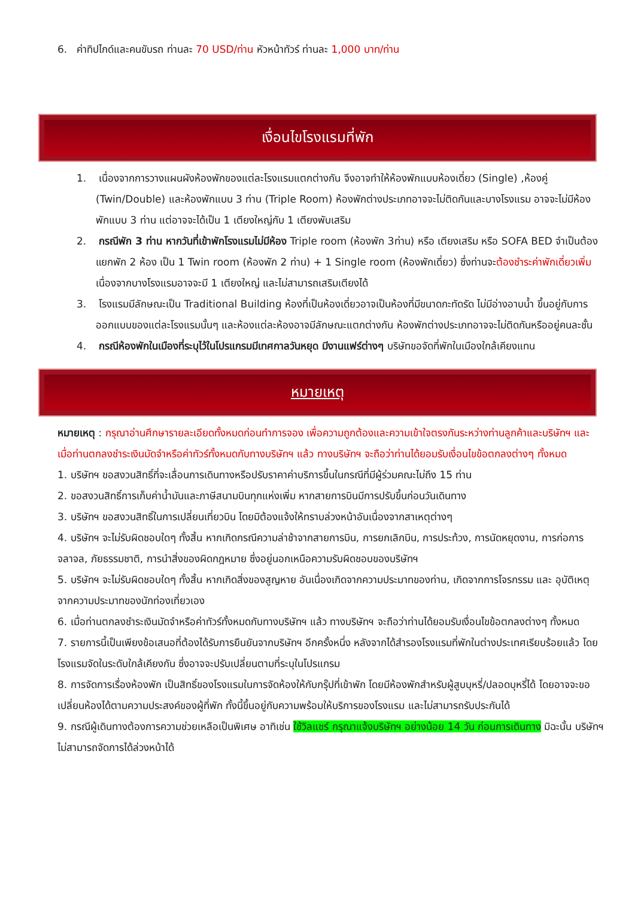6. ค่าทิปไกด์และคนขับรถ ท่านละ 70 USD/ท่าน หัวหน้าทัวร์ ท่านละ 1,000 บาท/ท่าน
เงื่อนไขโรงแรมที่พัก
1. เนื่องจากการวางแผนผังห้องพักของแต่ละโรงแรมแตกต่างกัน จึงอาจทำให้ห้องพักแบบห้องเดี่ยว (Single) ,ห้องคู่ (Twin/Double) และห้องพักแบบ 3 ท่าน (Triple Room) ห้องพักต่างประเภทอาจจะไม่ติดกันและบางโรงแรม อาจจะไม่มีห้องพักแบบ 3 ท่าน แต่อาจจะได้เป็น 1 เตียงใหญ่กับ 1 เตียงพับเสริม
2. กรณีพัก 3 ท่าน หากวันที่เข้าพักโรงแรมไม่มีห้อง Triple room (ห้องพัก 3ท่าน) หรือ เตียงเสริม หรือ SOFA BED จำเป็นต้องแยกพัก 2 ห้อง เป็น 1 Twin room (ห้องพัก 2 ท่าน) + 1 Single room (ห้องพักเดี่ยว) ซึ่งท่านจะต้องชำระค่าพักเดี่ยวเพิ่ม เนื่องจากบางโรงแรมอาจจะมี 1 เตียงใหญ่ และไม่สามารถเสริมเตียงได้
3. โรงแรมมีลักษณะเป็น Traditional Building ห้องที่เป็นห้องเดี่ยวอาจเป็นห้องที่มีขนาดกะทัดรัด ไม่มีอ่างอาบน้ำ ขึ้นอยู่กับการออกแบบของแต่ละโรงแรมนั้นๆ และห้องแต่ละห้องอาจมีลักษณะแตกต่างกัน ห้องพักต่างประเภทอาจจะไม่ติดกันหรืออยู่คนละชั้น
4. กรณีห้องพักในเมืองที่ระบุไว้ในโปรแกรมมีเทศกาลวันหยุด มีงานแฟร์ต่างๆ บริษัทขอจัดที่พักในเมืองใกล้เคียงแทน
หมายเหตุ
หมายเหตุ : กรุณาอ่านศึกษารายละเอียดทั้งหมดก่อนทำการจอง เพื่อความถูกต้องและความเข้าใจตรงกันระหว่างท่านลูกค้าและบริษัทฯ และเมื่อท่านตกลงชำระเงินมัดจำหรือค่าทัวร์ทั้งหมดกับทางบริษัทฯ แล้ว ทางบริษัทฯ จะถือว่าท่านได้ยอมรับเงื่อนไขข้อตกลงต่างๆ ทั้งหมด
1. บริษัทฯ ขอสงวนสิทธิ์ที่จะเลื่อนการเดินทางหรือปรับราคาค่าบริการขึ้นในกรณีที่มีผู้ร่วมคณะไม่ถึง 15 ท่าน
2. ขอสงวนสิทธิ์การเก็บค่าน้ำมันและภาษีสนามบินทุกแห่งเพิ่ม หากสายการบินมีการปรับขึ้นก่อนวันเดินทาง
3. บริษัทฯ ขอสงวนสิทธิ์ในการเปลี่ยนเที่ยวบิน โดยมิต้องแจ้งให้ทราบล่วงหน้าอันเนื่องจากสาเหตุต่างๆ
4. บริษัทฯ จะไม่รับผิดชอบใดๆ ทั้งสิ้น หากเกิดกรณีความล่าช้าจากสายการบิน, การยกเลิกบิน, การประท้วง, การนัดหยุดงาน, การก่อการจลาจล, ภัยธรรมชาติ, การนำสิ่งของผิดกฎหมาย ซึ่งอยู่นอกเหนือความรับผิดชอบของบริษัทฯ
5. บริษัทฯ จะไม่รับผิดชอบใดๆ ทั้งสิ้น หากเกิดสิ่งของสูญหาย อันเนื่องเกิดจากความประมาทของท่าน, เกิดจากการโจรกรรม และ อุบัติเหตุจากความประมาทของนักท่องเที่ยวเอง
6. เมื่อท่านตกลงชำระเงินมัดจำหรือค่าทัวร์ทั้งหมดกับทางบริษัทฯ แล้ว ทางบริษัทฯ จะถือว่าท่านได้ยอมรับเงื่อนไขข้อตกลงต่างๆ ทั้งหมด
7. รายการนี้เป็นเพียงข้อเสนอที่ต้องได้รับการยืนยันจากบริษัทฯ อีกครั้งหนึ่ง หลังจากได้สำรองโรงแรมที่พักในต่างประเทศเรียบร้อยแล้ว โดยโรงแรมจัดในระดับใกล้เคียงกัน ซึ่งอาจจะปรับเปลี่ยนตามที่ระบุในโปรแกรม
8. การจัดการเรื่องห้องพัก เป็นสิทธิ์ของโรงแรมในการจัดห้องให้กับกรุ๊ปที่เข้าพัก โดยมีห้องพักสำหรับผู้สูบบุหรี่/ปลอดบุหรี่ได้ โดยอาจจะขอเปลี่ยนห้องได้ตามความประสงค์ของผู้ที่พัก ทั้งนี้ขึ้นอยู่กับความพร้อมให้บริการของโรงแรม และไม่สามารถรับประกันได้
9. กรณีผู้เดินทางต้องการความช่วยเหลือเป็นพิเศษ อาทิเช่น ใช้วิลแชร์ กรุณาแจ้งบริษัทฯ อย่างน้อย 14 วัน ก่อนการเดินทาง มิฉะนั้น บริษัทฯไม่สามารถจัดการได้ล่วงหน้าได้